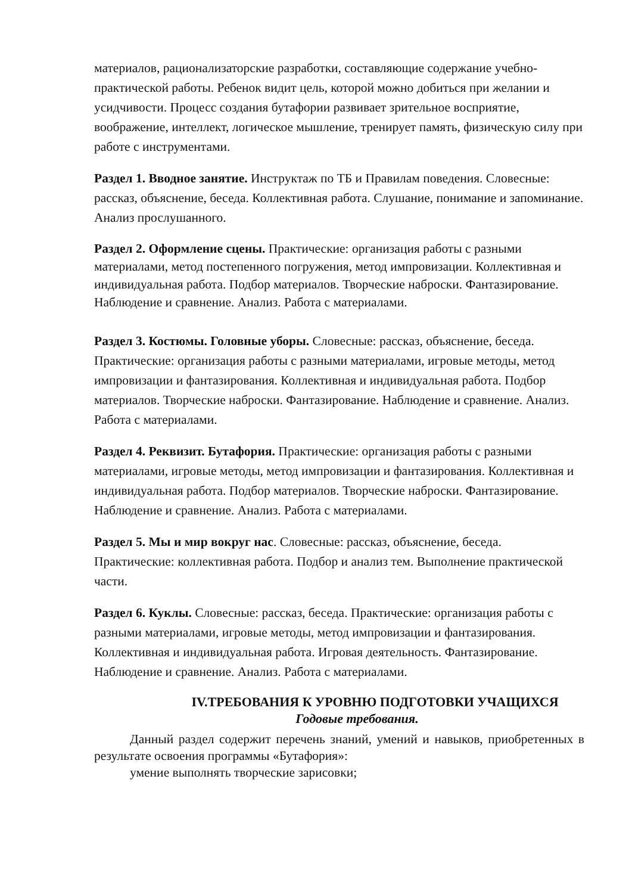материалов, рационализаторские разработки, составляющие содержание учебно-практической работы. Ребенок видит цель, которой можно добиться при желании и усидчивости. Процесс создания бутафории развивает зрительное восприятие, воображение, интеллект, логическое мышление, тренирует память, физическую силу при работе с инструментами.
Раздел 1. Вводное занятие. Инструктаж по ТБ и Правилам поведения. Словесные: рассказ, объяснение, беседа. Коллективная работа. Слушание, понимание и запоминание. Анализ прослушанного.
Раздел 2. Оформление сцены. Практические: организация работы с разными материалами, метод постепенного погружения, метод импровизации. Коллективная и индивидуальная работа. Подбор материалов. Творческие наброски. Фантазирование. Наблюдение и сравнение. Анализ. Работа с материалами.
Раздел 3. Костюмы. Головные уборы. Словесные: рассказ, объяснение, беседа. Практические: организация работы с разными материалами, игровые методы, метод импровизации и фантазирования. Коллективная и индивидуальная работа. Подбор материалов. Творческие наброски. Фантазирование. Наблюдение и сравнение. Анализ. Работа с материалами.
Раздел 4. Реквизит. Бутафория. Практические: организация работы с разными материалами, игровые методы, метод импровизации и фантазирования. Коллективная и индивидуальная работа. Подбор материалов. Творческие наброски. Фантазирование. Наблюдение и сравнение. Анализ. Работа с материалами.
Раздел 5. Мы и мир вокруг нас. Словесные: рассказ, объяснение, беседа. Практические: коллективная работа. Подбор и анализ тем. Выполнение практической части.
Раздел 6. Куклы. Словесные: рассказ, беседа. Практические: организация работы с разными материалами, игровые методы, метод импровизации и фантазирования. Коллективная и индивидуальная работа. Игровая деятельность. Фантазирование. Наблюдение и сравнение. Анализ. Работа с материалами.
IV.ТРЕБОВАНИЯ К УРОВНЮ ПОДГОТОВКИ УЧАЩИХСЯ
Годовые требования.
Данный раздел содержит перечень знаний, умений и навыков, приобретенных в результате освоения программы «Бутафория»:
умение выполнять творческие зарисовки;